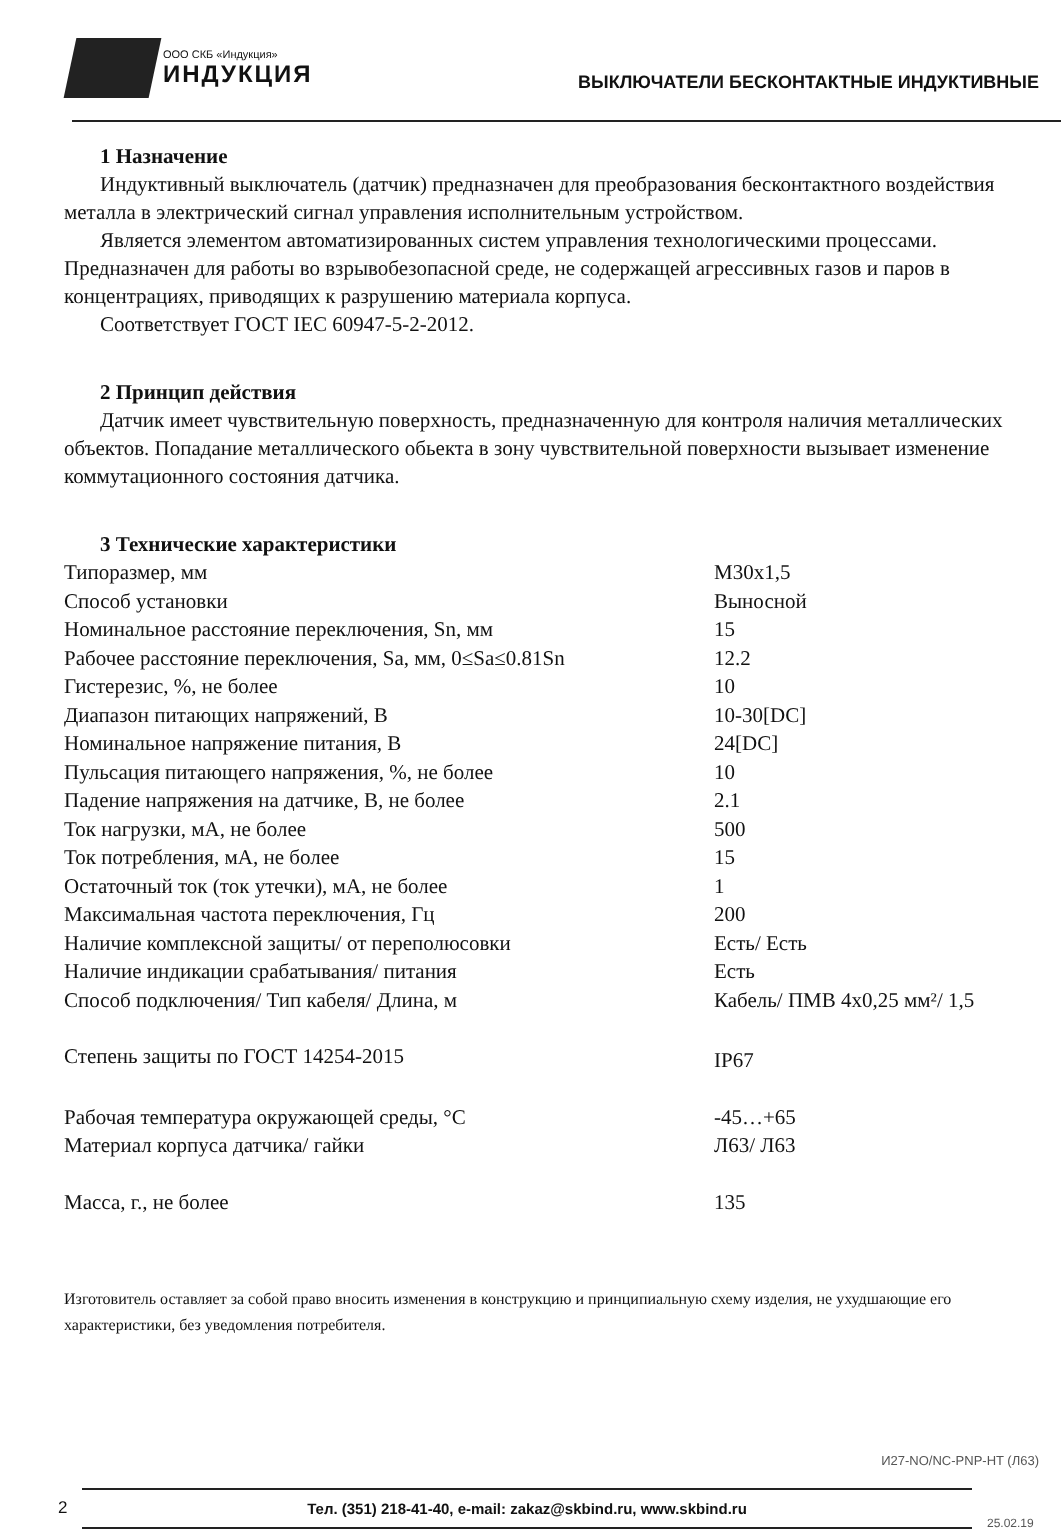ООО СКБ «Индукция»
ИНДУКЦИЯ
ВЫКЛЮЧАТЕЛИ БЕСКОНТАКТНЫЕ ИНДУКТИВНЫЕ
1 Назначение
Индуктивный выключатель (датчик) предназначен для преобразования бесконтактного воздействия металла в электрический сигнал управления исполнительным устройством.
Является элементом автоматизированных систем управления технологическими процессами. Предназначен для работы во взрывобезопасной среде, не содержащей агрессивных газов и паров в концентрациях, приводящих к разрушению материала корпуса.
Соответствует ГОСТ IEC 60947-5-2-2012.
2 Принцип действия
Датчик имеет чувствительную поверхность, предназначенную для контроля наличия металлических объектов. Попадание металлического обьекта в зону чувствительной поверхности вызывает изменение коммутационного состояния датчика.
3 Технические характеристики
| Типоразмер, мм | М30х1,5 |
| Способ установки | Выносной |
| Номинальное расстояние переключения, Sn, мм | 15 |
| Рабочее расстояние переключения, Sa, мм, 0≤Sa≤0.81Sn | 12.2 |
| Гистерезис, %, не более | 10 |
| Диапазон питающих напряжений, В | 10-30[DC] |
| Номинальное напряжение питания, В | 24[DC] |
| Пульсация питающего напряжения, %, не более | 10 |
| Падение напряжения на датчике, В, не более | 2.1 |
| Ток нагрузки, мА, не более | 500 |
| Ток потребления, мА, не более | 15 |
| Остаточный ток (ток утечки), мА, не более | 1 |
| Максимальная частота переключения, Гц | 200 |
| Наличие комплексной защиты/ от переполюсовки | Есть/ Есть |
| Наличие индикации срабатывания/ питания | Есть |
| Способ подключения/ Тип кабеля/ Длина, м | Кабель/ ПМВ 4х0,25 мм²/ 1,5 |
| Степень защиты по ГОСТ 14254-2015 | IP67 |
| Рабочая температура окружающей среды, °С | -45…+65 |
| Материал корпуса датчика/ гайки | Л63/ Л63 |
| Масса, г., не более | 135 |
Изготовитель оставляет за собой право вносить изменения в конструкцию и принципиальную схему изделия, не ухудшающие его характеристики, без уведомления потребителя.
И27-NO/NC-PNP-HT (Л63)
2
Тел. (351) 218-41-40, e-mail: zakaz@skbind.ru, www.skbind.ru
25.02.19